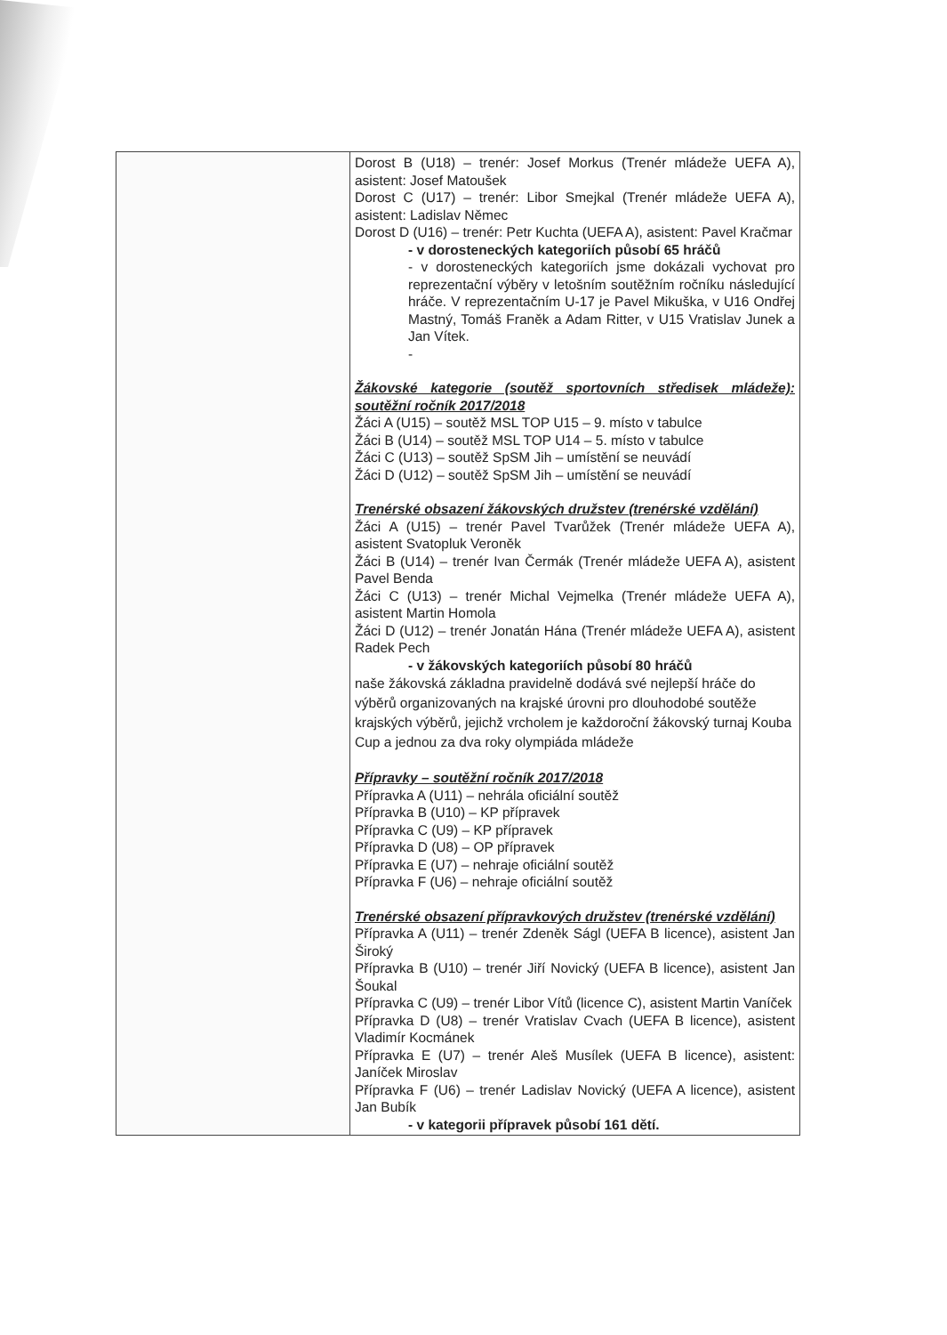| | Dorost B (U18) – trenér: Josef Morkus (Trenér mládeže UEFA A), asistent: Josef Matoušek Dorost C (U17) – trenér: Libor Smejkal (Trenér mládeže UEFA A), asistent: Ladislav Němec Dorost D (U16) – trenér: Petr Kuchta (UEFA A), asistent: Pavel Kračmar - v dorosteneckých kategoriích působí 65 hráčů - v dorosteneckých kategoriích jsme dokázali vychovat pro reprezentační výběry v letošním soutěžním ročníku následující hráče. V reprezentačním U-17 je Pavel Mikuška, v U16 Ondřej Mastný, Tomáš Franěk a Adam Ritter, v U15 Vratislav Junek a Jan Vítek. - Žákovské kategorie (soutěž sportovních středisek mládeže): soutěžní ročník 2017/2018 Žáci A (U15) – soutěž MSL TOP U15 – 9. místo v tabulce Žáci B (U14) – soutěž MSL TOP U14 – 5. místo v tabulce Žáci C (U13) – soutěž SpSM Jih – umístění se neuvádí Žáci D (U12) – soutěž SpSM Jih – umístění se neuvádí Trenérské obsazení žákovských družstev (trenérské vzdělání) Žáci A (U15) – trenér Pavel Tvarůžek (Trenér mládeže UEFA A), asistent Svatopluk Veroněk Žáci B (U14) – trenér Ivan Čermák (Trenér mládeže UEFA A), asistent Pavel Benda Žáci C (U13) – trenér Michal Vejmelka (Trenér mládeže UEFA A), asistent Martin Homola Žáci D (U12) – trenér Jonatán Hána (Trenér mládeže UEFA A), asistent Radek Pech - v žákovských kategoriích působí 80 hráčů naše žákovská základna pravidelně dodává své nejlepší hráče do výběrů organizovaných na krajské úrovni pro dlouhodobé soutěže krajských výběrů, jejichž vrcholem je každoroční žákovský turnaj Kouba Cup a jednou za dva roky olympiáda mládeže Přípravky – soutěžní ročník 2017/2018 Přípravka A (U11) – nehrála oficiální soutěž Přípravka B (U10) – KP přípravek Přípravka C (U9) – KP přípravek Přípravka D (U8) – OP přípravek Přípravka E (U7) – nehraje oficiální soutěž Přípravka F (U6) – nehraje oficiální soutěž Trenérské obsazení přípravkových družstev (trenérské vzdělání) Přípravka A (U11) – trenér Zdeněk Ságl (UEFA B licence), asistent Jan Široký Přípravka B (U10) – trenér Jiří Novický (UEFA B licence), asistent Jan Šoukal Přípravka C (U9) – trenér Libor Vítů (licence C), asistent Martin Vaníček Přípravka D (U8) – trenér Vratislav Cvach (UEFA B licence), asistent Vladimír Kocmánek Přípravka E (U7) – trenér Aleš Musílek (UEFA B licence), asistent: Janíček Miroslav Přípravka F (U6) – trenér Ladislav Novický (UEFA A licence), asistent Jan Bubík - v kategorii přípravek působí 161 dětí. |